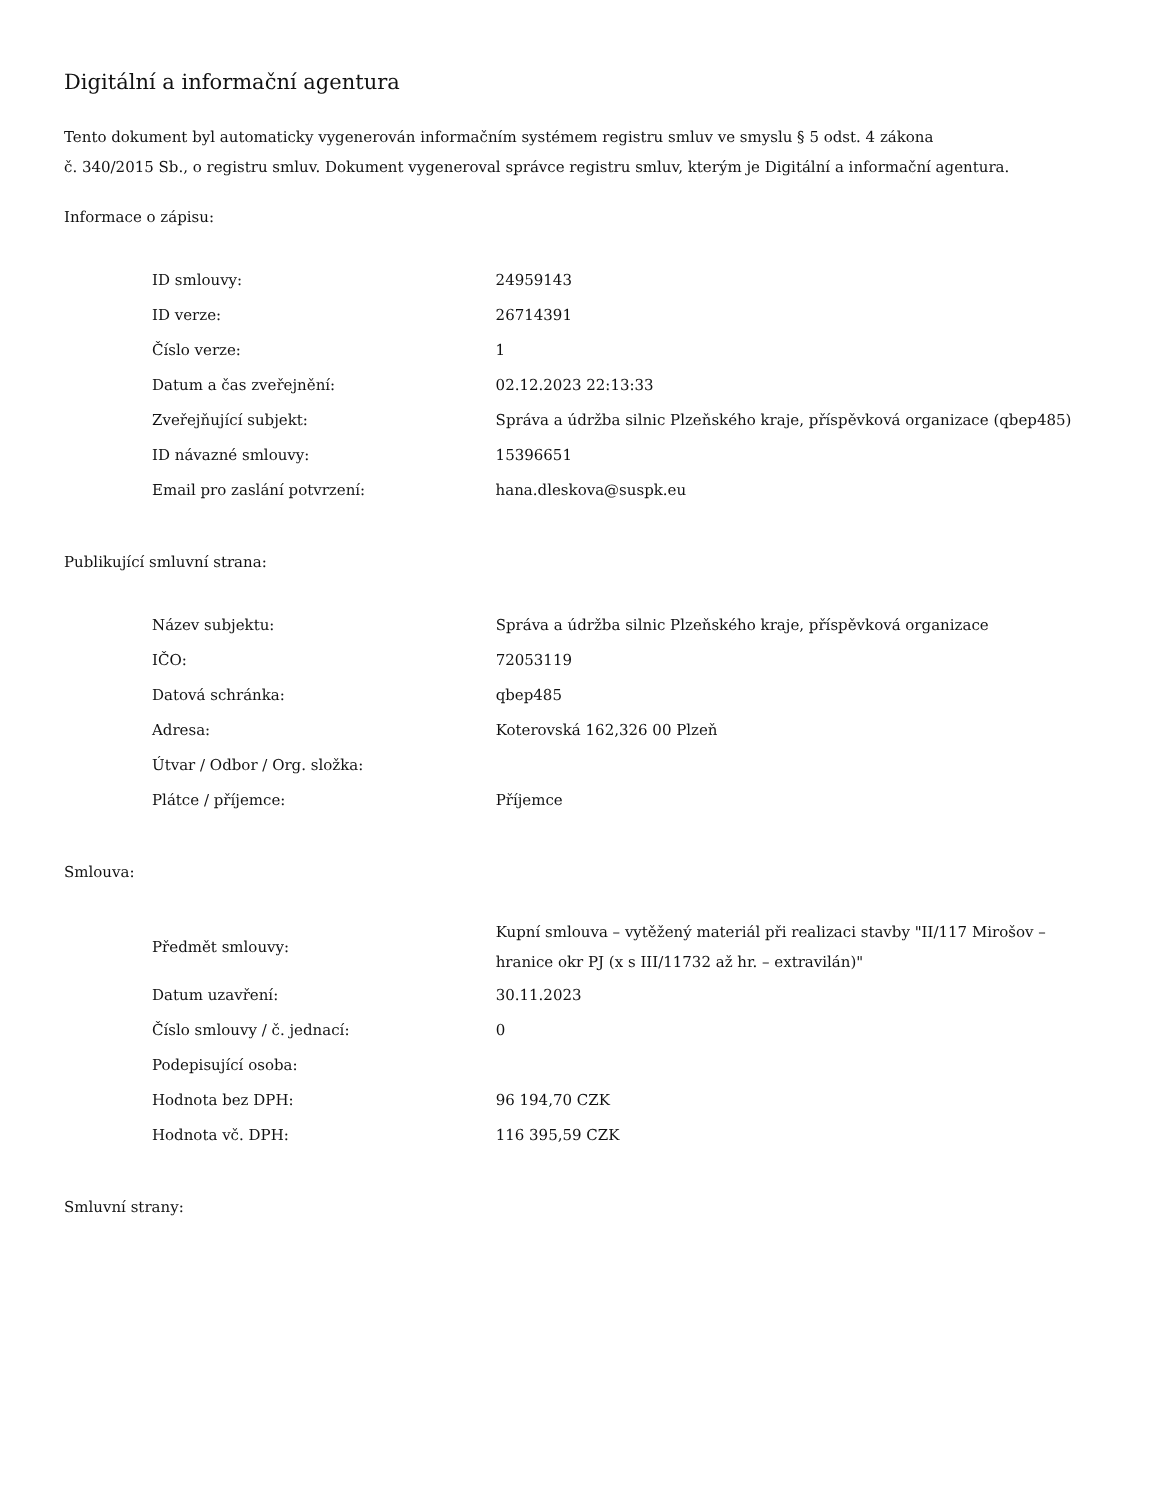Digitální a informační agentura
Tento dokument byl automaticky vygenerován informačním systémem registru smluv ve smyslu § 5 odst. 4 zákona
č. 340/2015 Sb., o registru smluv. Dokument vygeneroval správce registru smluv, kterým je Digitální a informační agentura.
Informace o zápisu:
| ID smlouvy: | 24959143 |
| ID verze: | 26714391 |
| Číslo verze: | 1 |
| Datum a čas zveřejnění: | 02.12.2023 22:13:33 |
| Zveřejňující subjekt: | Správa a údržba silnic Plzeňského kraje, příspěvková organizace (qbep485) |
| ID návazné smlouvy: | 15396651 |
| Email pro zaslání potvrzení: | hana.dleskova@suspk.eu |
Publikující smluvní strana:
| Název subjektu: | Správa a údržba silnic Plzeňského kraje, příspěvková organizace |
| IČO: | 72053119 |
| Datová schránka: | qbep485 |
| Adresa: | Koterovská 162,326 00 Plzeň |
| Útvar / Odbor / Org. složka: | |
| Plátce / příjemce: | Příjemce |
Smlouva:
| Předmět smlouvy: | Kupní smlouva – vytěžený materiál při realizaci stavby "II/117 Mirošov – hranice okr PJ (x s III/11732 až hr. – extravilán)" |
| Datum uzavření: | 30.11.2023 |
| Číslo smlouvy / č. jednací: | 0 |
| Podepisující osoba: | |
| Hodnota bez DPH: | 96 194,70 CZK |
| Hodnota vč. DPH: | 116 395,59 CZK |
Smluvní strany: